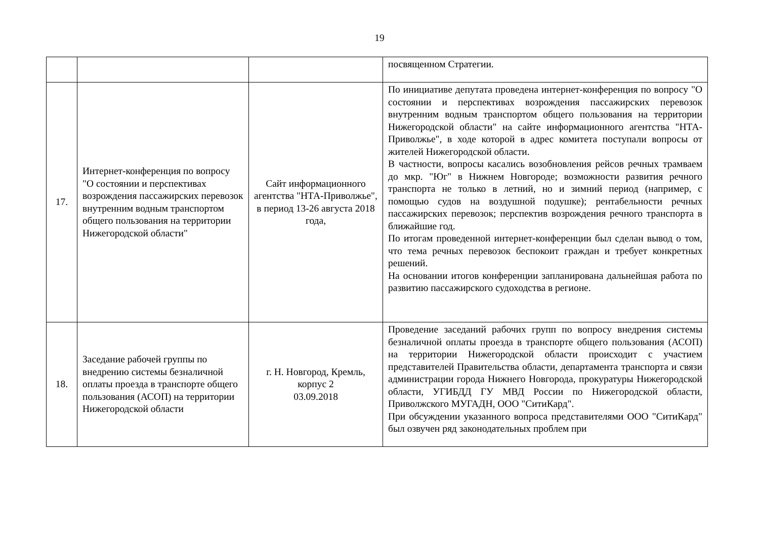19
| | | | посвященном Стратегии. |
| 17. | Интернет-конференция по вопросу "О состоянии и перспективах возрождения пассажирских перевозок внутренним водным транспортом общего пользования на территории Нижегородской области" | Сайт информационного агентства "НТА-Приволжье", в период 13-26 августа 2018 года, | По инициативе депутата проведена интернет-конференция по вопросу "О состоянии и перспективах возрождения пассажирских перевозок внутренним водным транспортом общего пользования на территории Нижегородской области" на сайте информационного агентства "НТА-Приволжье", в ходе которой в адрес комитета поступали вопросы от жителей Нижегородской области. В частности, вопросы касались возобновления рейсов речных трамваем до мкр. "Юг" в Нижнем Новгороде; возможности развития речного транспорта не только в летний, но и зимний период (например, с помощью судов на воздушной подушке); рентабельности речных пассажирских перевозок; перспектив возрождения речного транспорта в ближайшие год. По итогам проведенной интернет-конференции был сделан вывод о том, что тема речных перевозок беспокоит граждан и требует конкретных решений. На основании итогов конференции запланирована дальнейшая работа по развитию пассажирского судоходства в регионе. |
| 18. | Заседание рабочей группы по внедрению системы безналичной оплаты проезда в транспорте общего пользования (АСОП) на территории Нижегородской области | г. Н. Новгород, Кремль, корпус 2 03.09.2018 | Проведение заседаний рабочих групп по вопросу внедрения системы безналичной оплаты проезда в транспорте общего пользования (АСОП) на территории Нижегородской области происходит с участием представителей Правительства области, департамента транспорта и связи администрации города Нижнего Новгорода, прокуратуры Нижегородской области, УГИБДД ГУ МВД России по Нижегородской области, Приволжского МУГАДН, ООО "СитиКард". При обсуждении указанного вопроса представителями ООО "СитиКард" был озвучен ряд законодательных проблем при |